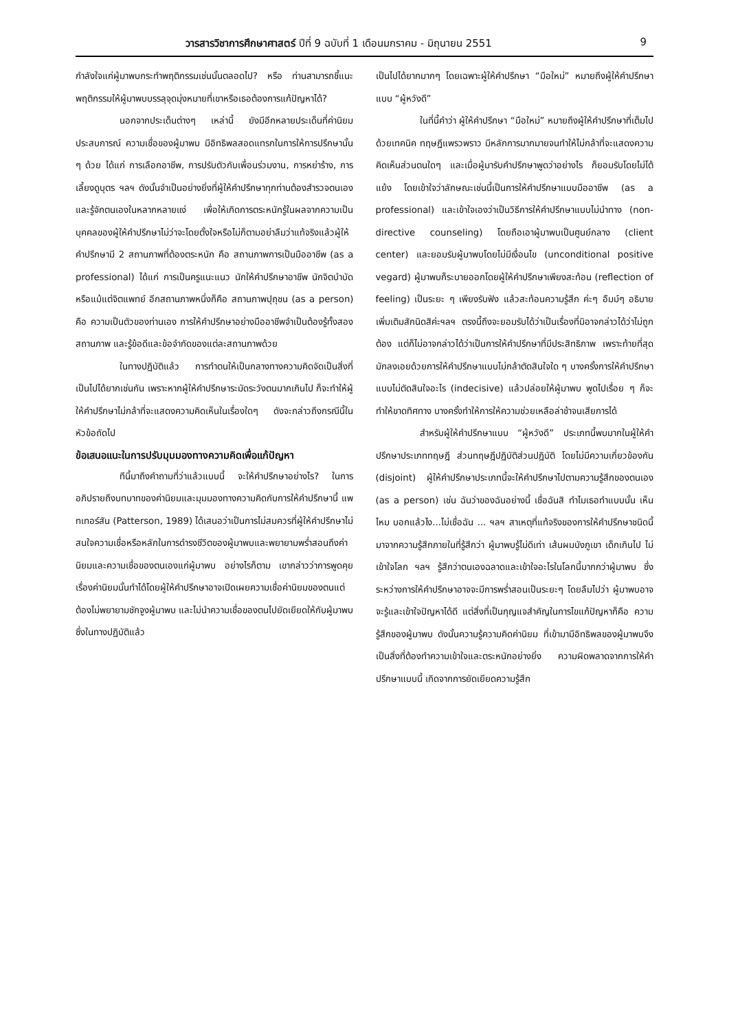วารสารวิชาการศึกษาศาสตร์ ปีที่ 9 ฉบับที่ 1 เดือนมกราคม - มิถุนายน 2551 9
กำลังใจแก่ผู้มาพบกระทำพฤติกรรมเช่นนั้นตลอดไป? หรือ ท่านสามารถชี้แนะพฤติกรรมให้ผู้มาพบบรรลุจุดมุ่งหมายที่เขาหรือเธอต้องการแก้ปัญหาได้?
นอกจากประเด็นต่างๆ เหล่านี้ ยังมีอีกหลายประเด็นที่ค่านิยม ประสบการณ์ ความเชื่อของผู้มาพบ มีอิทธิพลสอดแทรกในการให้การปรึกษานั้น ๆ ด้วย ได้แก่ การเลือกอาชีพ, การปรับตัวกับเพื่อนร่วมงาน, การหย่าร้าง, การเลี้ยงดูบุตร ฯลฯ ดังนั้นจำเป็นอย่างยิ่งที่ผู้ให้คำปรึกษาทุกท่านต้องสำรวจตนเอง และรู้จักตนเองในหลากหลายแง่ เพื่อให้เกิดการตระหนักรู้ในผลจากความเป็นบุคคลของผู้ให้คำปรึกษาไม่ว่าจะโดยตั้งใจหรือไม่ก็ตามอย่าลืมว่าแท้จริงแล้วผู้ให้คำปรึกษามี 2 สถานภาพที่ต้องตระหนัก คือ สถานภาพการเป็นมืออาชีพ (as a professional) ได้แก่ การเป็นครูแนะแนว นักให้คำปรึกษาอาชีพ นักจิตบำบัด หรือแม้แต่จิตแพทย์ อีกสถานภาพหนึ่งก็คือ สถานภาพปุถุชน (as a person) คือ ความเป็นตัวของท่านเอง การให้คำปรึกษาอย่างมืออาชีพจำเป็นต้องรู้ทั้งสองสถานภาพ และรู้ข้อดีและข้อจำกัดของแต่ละสถานภาพด้วย
ในทางปฏิบัติแล้ว การทำตนให้เป็นกลางทางความคิดจัดเป็นสิ่งที่เป็นไปได้ยากเช่นกัน เพราะหากผู้ให้คำปรึกษาระมัดระวังตนมากเกินไป ก็จะทำให้ผู้ให้คำปรึกษาไม่กล้าที่จะแสดงความคิดเห็นในเรื่องใดๆ ดังจะกล่าวถึงกรณีนี้ในหัวข้อถัดไป
ข้อเสนอแนะในการปรับมุมมองทางความคิดเพื่อแก้ปัญหา
ทีนี้มาถึงคำถามที่ว่าแล้วแบบนี้ จะให้คำปรึกษาอย่างไร? ในการอภิปรายถึงบทบาทของค่านิยมและมุมมองทางความคิดกับการให้คำปรึกษานี้ แพทเทอร์สัน (Patterson, 1989) ได้เสนอว่าเป็นการไม่สมควรที่ผู้ให้คำปรึกษาไม่สนใจความเชื่อหรือหลักในการดำรงชีวิตของผู้มาพบและพยายามพร่ำสอนถึงค่านิยมและความเชื่อของตนเองแก่ผู้มาพบ อย่างไรก็ตาม เขากล่าวว่าการพูดคุยเรื่องค่านิยมนั้นทำได้โดยผู้ให้คำปรึกษาอาจเปิดเผยความเชื่อค่านิยมของตนแต่ต้องไม่พยายามชักจูงผู้มาพบ และไม่นำความเชื่อของตนไปยัดเยียดให้กับผู้มาพบ ซึ่งในทางปฏิบัติแล้ว
เป็นไปได้ยากมากๆ โดยเฉพาะผู้ให้คำปรึกษา “มือใหม่” หมายถึงผู้ให้คำปรึกษาแบบ “ผู้หวังดี”
ในที่นี้คำว่า ผู้ให้คำปรึกษา “มือใหม่” หมายถึงผู้ให้คำปรึกษาที่เต็มไปด้วยเทคนิค ทฤษฎีแพรวพราว มีหลักการมากมายจนทำให้ไม่กล้าที่จะแสดงความคิดเห็นส่วนตนใดๆ และเมื่อผู้มารับคำปรึกษาพูดว่าอย่างไร ก็ยอมรับโดยไม่โต้แย้ง โดยเข้าใจว่าลักษณะเช่นนี้เป็นการให้คำปรึกษาแบบมืออาชีพ (as a professional) และเข้าใจเองว่าเป็นวิธีการให้คำปรึกษาแบบไม่นำทาง (non-directive counseling) โดยถือเอาผู้มาพบเป็นศูนย์กลาง (client center) และยอมรับผู้มาพบโดยไม่มีเงื่อนไข (unconditional positive vegard) ผู้มาพบก็ระบายออกโดยผู้ให้คำปรึกษาเพียงสะท้อน (reflection of feeling) เป็นระยะ ๆ เพียงรับฟัง แล้วสะท้อนความรู้สึก ค่ะๆ อืมม์ๆ อธิบายเพิ่มเติมสักนิดสิค่ะฯลฯ ตรงนี้ถึงจะยอมรับได้ว่าเป็นเรื่องที่มิอาจกล่าวได้ว่าไม่ถูกต้อง แต่ก็ไม่อาจกล่าวได้ว่าเป็นการให้คำปรึกษาที่มีประสิทธิภาพ เพราะท้ายที่สุดมักลงเอยด้วยการให้คำปรึกษาแบบไม่กล้าตัดสินใจใด ๆ บางครั้งการให้คำปรึกษาแบบไม่ตัดสินใจอะไร (indecisive) แล้วปล่อยให้ผู้มาพบ พูดไปเรื่อย ๆ ก็จะทำให้ขาดทิศทาง บางครั้งทำให้การให้ความช่วยเหลือล่าช้าจนเสียการได้
สำหรับผู้ให้คำปรึกษาแบบ “ผู้หวังดี” ประเภทนี้พบมากในผู้ให้คำปรึกษาประเภททฤษฎี ส่วนทฤษฎีปฏิบัติส่วนปฏิบัติ โดยไม่มีความเกี่ยวข้องกัน (disjoint) ผู้ให้คำปรึกษาประเภทนี้จะให้คำปรึกษาไปตามความรู้สึกของตนเอง (as a person) เช่น ฉันว่าของฉันอย่างนี้ เชื่อฉันสิ ทำไมเธอทำแบบนั้น เห็นไหม บอกแล้วไง...ไม่เชื่อฉัน ... ฯลฯ สาเหตุที่แท้จริงของการให้คำปรึกษาชนิดนี้มาจากความรู้สึกภายในที่รู้สึกว่า ผู้มาพบรู้ไม่ดีเท่า เส้นผมบังภูเขา เด็กเกินไป ไม่เข้าใจโลก ฯลฯ รู้สึกว่าตนเองฉลาดและเข้าใจอะไรในโลกนี้มากกว่าผู้มาพบ ซึ่งระหว่างการให้คำปรึกษาอาจจะมีการพร่ำสอนเป็นระยะๆ โดยลืมไปว่า ผู้มาพบอาจจะรู้และเข้าใจปัญหาได้ดี แต่สิ่งที่เป็นกุญแจสำคัญในการไขแก้ปัญหาก็คือ ความรู้สึกของผู้มาพบ ดังนั้นความรู้ความคิดค่านิยม ที่เข้ามามีอิทธิพลของผู้มาพบจึงเป็นสิ่งที่ต้องทำความเข้าใจและตระหนักอย่างยิ่ง ความผิดพลาดจากการให้คำปรึกษาแบบนี้ เกิดจากการยัดเยียดความรู้สึก